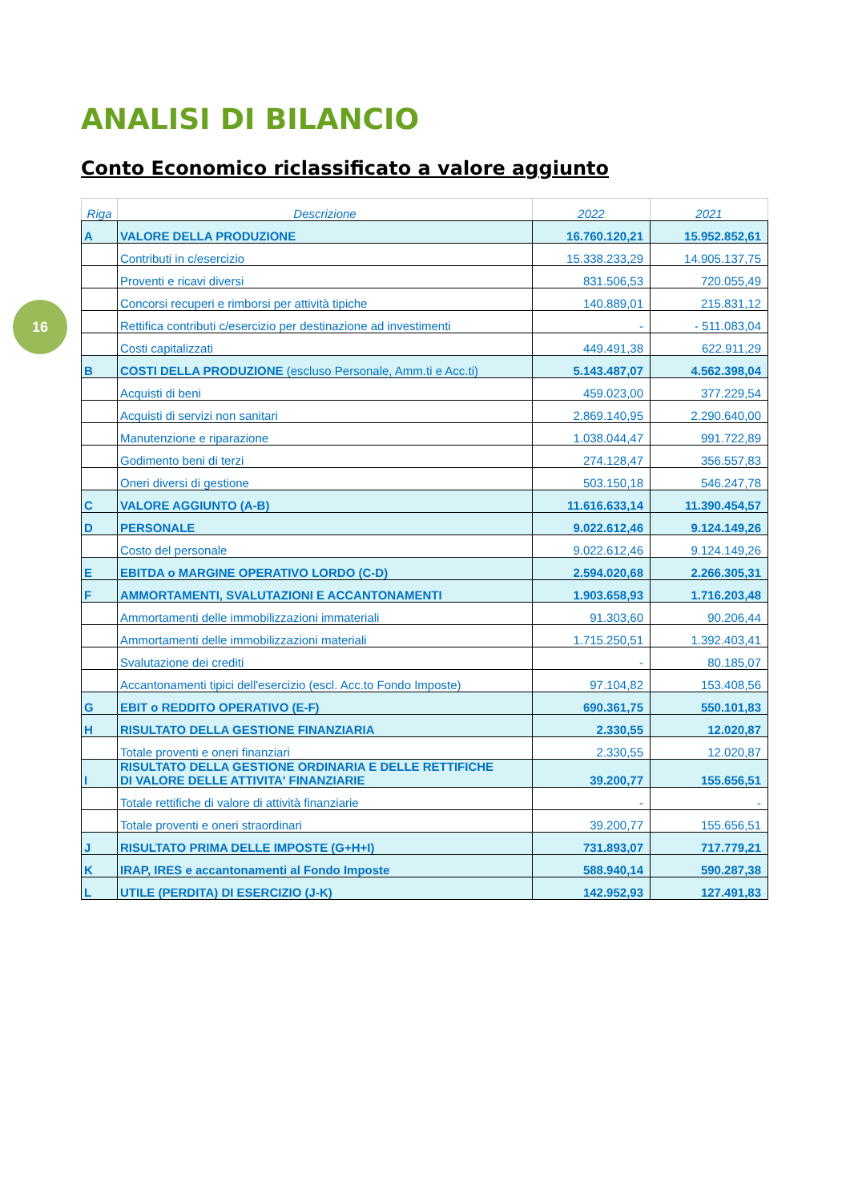16
ANALISI DI BILANCIO
Conto Economico riclassificato a valore aggiunto
| Riga | Descrizione | 2022 | 2021 |
| --- | --- | --- | --- |
| A | VALORE DELLA PRODUZIONE | 16.760.120,21 | 15.952.852,61 |
| | Contributi in c/esercizio | 15.338.233,29 | 14.905.137,75 |
| | Proventi e ricavi diversi | 831.506,53 | 720.055,49 |
| | Concorsi recuperi e rimborsi per attività tipiche | 140.889,01 | 215.831,12 |
| | Rettifica contributi c/esercizio per destinazione ad investimenti | - | - 511.083,04 |
| | Costi capitalizzati | 449.491,38 | 622.911,29 |
| B | COSTI DELLA PRODUZIONE (escluso Personale, Amm.ti e Acc.ti) | 5.143.487,07 | 4.562.398,04 |
| | Acquisti di beni | 459.023,00 | 377.229,54 |
| | Acquisti di servizi non sanitari | 2.869.140,95 | 2.290.640,00 |
| | Manutenzione e riparazione | 1.038.044,47 | 991.722,89 |
| | Godimento beni di terzi | 274.128,47 | 356.557,83 |
| | Oneri diversi di gestione | 503.150,18 | 546.247,78 |
| C | VALORE AGGIUNTO (A-B) | 11.616.633,14 | 11.390.454,57 |
| D | PERSONALE | 9.022.612,46 | 9.124.149,26 |
| | Costo del personale | 9.022.612,46 | 9.124.149,26 |
| E | EBITDA o MARGINE OPERATIVO LORDO (C-D) | 2.594.020,68 | 2.266.305,31 |
| F | AMMORTAMENTI, SVALUTAZIONI E ACCANTONAMENTI | 1.903.658,93 | 1.716.203,48 |
| | Ammortamenti delle immobilizzazioni immateriali | 91.303,60 | 90.206,44 |
| | Ammortamenti delle immobilizzazioni materiali | 1.715.250,51 | 1.392.403,41 |
| | Svalutazione dei crediti | - | 80.185,07 |
| | Accantonamenti tipici dell'esercizio (escl. Acc.to Fondo Imposte) | 97.104,82 | 153.408,56 |
| G | EBIT o REDDITO OPERATIVO (E-F) | 690.361,75 | 550.101,83 |
| H | RISULTATO DELLA GESTIONE FINANZIARIA | 2.330,55 | 12.020,87 |
| | Totale proventi e oneri finanziari | 2.330,55 | 12.020,87 |
| I | RISULTATO DELLA GESTIONE ORDINARIA E DELLE RETTIFICHE DI VALORE DELLE ATTIVITA' FINANZIARIE | 39.200,77 | 155.656,51 |
| | Totale rettifiche di valore di attività finanziarie | - | - |
| | Totale proventi e oneri straordinari | 39.200,77 | 155.656,51 |
| J | RISULTATO PRIMA DELLE IMPOSTE (G+H+I) | 731.893,07 | 717.779,21 |
| K | IRAP, IRES e accantonamenti al Fondo Imposte | 588.940,14 | 590.287,38 |
| L | UTILE (PERDITA) DI ESERCIZIO (J-K) | 142.952,93 | 127.491,83 |